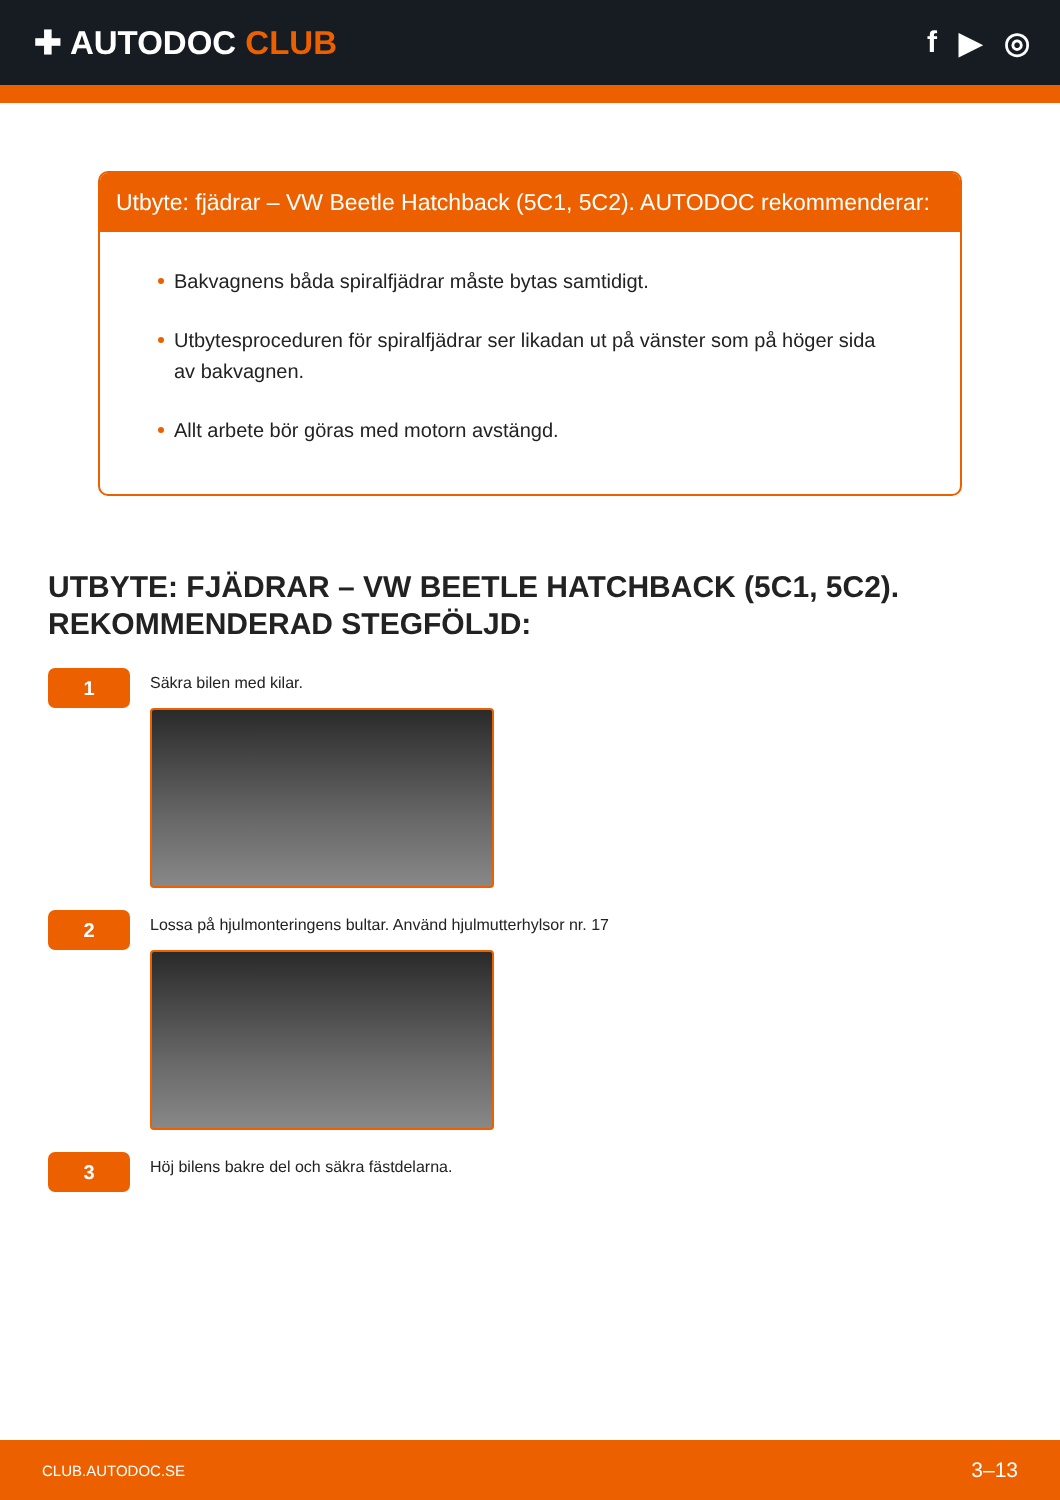✚ AUTODOC CLUB f ▶ ◎
Utbyte: fjädrar – VW Beetle Hatchback (5C1, 5C2). AUTODOC rekommenderar:
Bakvagnens båda spiralfjädrar måste bytas samtidigt.
Utbytesproceduren för spiralfjädrar ser likadan ut på vänster som på höger sida av bakvagnen.
Allt arbete bör göras med motorn avstängd.
UTBYTE: FJÄDRAR – VW BEETLE HATCHBACK (5C1, 5C2). REKOMMENDERAD STEGFÖLJD:
1
Säkra bilen med kilar.
2
Lossa på hjulmonteringens bultar. Använd hjulmutterhylsor nr. 17
3
Höj bilens bakre del och säkra fästdelarna.
CLUB.AUTODOC.SE 3–13